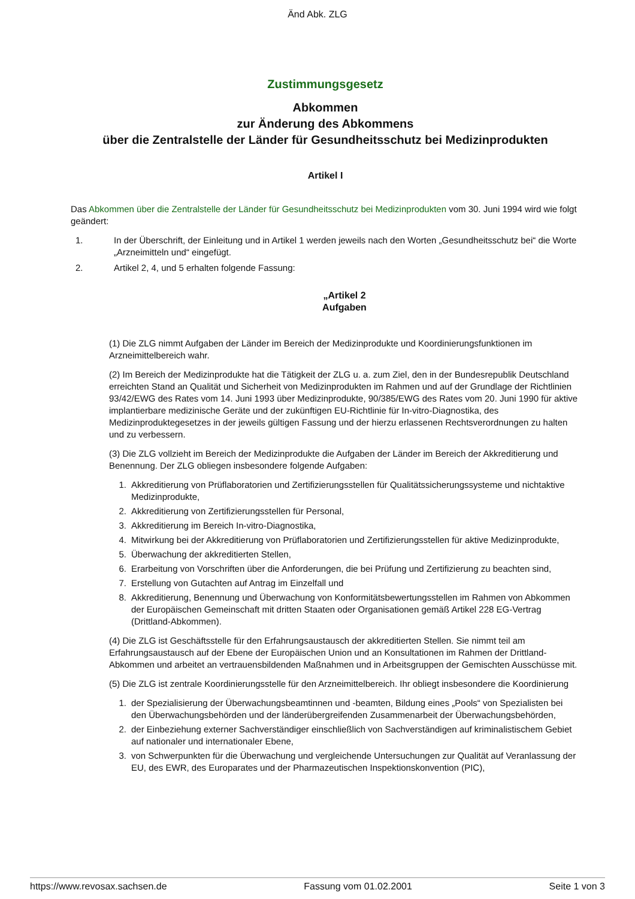Änd Abk. ZLG
Zustimmungsgesetz
Abkommen
zur Änderung des Abkommens
über die Zentralstelle der Länder für Gesundheitsschutz bei Medizinprodukten
Artikel I
Das Abkommen über die Zentralstelle der Länder für Gesundheitsschutz bei Medizinprodukten vom 30. Juni 1994 wird wie folgt geändert:
1. In der Überschrift, der Einleitung und in Artikel 1 werden jeweils nach den Worten „Gesundheitsschutz bei“ die Worte „Arzneimitteln und“ eingefügt.
2. Artikel 2, 4, und 5 erhalten folgende Fassung:
„Artikel 2
Aufgaben
(1) Die ZLG nimmt Aufgaben der Länder im Bereich der Medizinprodukte und Koordinierungsfunktionen im Arzneimittelbereich wahr.
(2) Im Bereich der Medizinprodukte hat die Tätigkeit der ZLG u. a. zum Ziel, den in der Bundesrepublik Deutschland erreichten Stand an Qualität und Sicherheit von Medizinprodukten im Rahmen und auf der Grundlage der Richtlinien 93/42/EWG des Rates vom 14. Juni 1993 über Medizinprodukte, 90/385/EWG des Rates vom 20. Juni 1990 für aktive implantierbare medizinische Geräte und der zukünftigen EU-Richtlinie für In-vitro-Diagnostika, des Medizinproduktegesetzes in der jeweils gültigen Fassung und der hierzu erlassenen Rechtsverordnungen zu halten und zu verbessern.
(3) Die ZLG vollzieht im Bereich der Medizinprodukte die Aufgaben der Länder im Bereich der Akkreditierung und Benennung. Der ZLG obliegen insbesondere folgende Aufgaben:
1. Akkreditierung von Prüflaboratorien und Zertifizierungsstellen für Qualitätssicherungssysteme und nichtaktive Medizinprodukte,
2. Akkreditierung von Zertifizierungsstellen für Personal,
3. Akkreditierung im Bereich In-vitro-Diagnostika,
4. Mitwirkung bei der Akkreditierung von Prüflaboratorien und Zertifizierungsstellen für aktive Medizinprodukte,
5. Überwachung der akkreditierten Stellen,
6. Erarbeitung von Vorschriften über die Anforderungen, die bei Prüfung und Zertifizierung zu beachten sind,
7. Erstellung von Gutachten auf Antrag im Einzelfall und
8. Akkreditierung, Benennung und Überwachung von Konformitätsbewertungsstellen im Rahmen von Abkommen der Europäischen Gemeinschaft mit dritten Staaten oder Organisationen gemäß Artikel 228 EG-Vertrag (Drittland-Abkommen).
(4) Die ZLG ist Geschäftsstelle für den Erfahrungsaustausch der akkreditierten Stellen. Sie nimmt teil am Erfahrungsaustausch auf der Ebene der Europäischen Union und an Konsultationen im Rahmen der Drittland-Abkommen und arbeitet an vertrauensbildenden Maßnahmen und in Arbeitsgruppen der Gemischten Ausschüsse mit.
(5) Die ZLG ist zentrale Koordinierungsstelle für den Arzneimittelbereich. Ihr obliegt insbesondere die Koordinierung
1. der Spezialisierung der Überwachungsbeamtinnen und -beamten, Bildung eines „Pools“ von Spezialisten bei den Überwachungsbehörden und der länderübergreifenden Zusammenarbeit der Überwachungsbehörden,
2. der Einbeziehung externer Sachverständiger einschließlich von Sachverständigen auf kriminalistischem Gebiet auf nationaler und internationaler Ebene,
3. von Schwerpunkten für die Überwachung und vergleichende Untersuchungen zur Qualität auf Veranlassung der EU, des EWR, des Europarates und der Pharmazeutischen Inspektionskonvention (PIC),
https://www.revosax.sachsen.de Fassung vom 01.02.2001 Seite 1 von 3